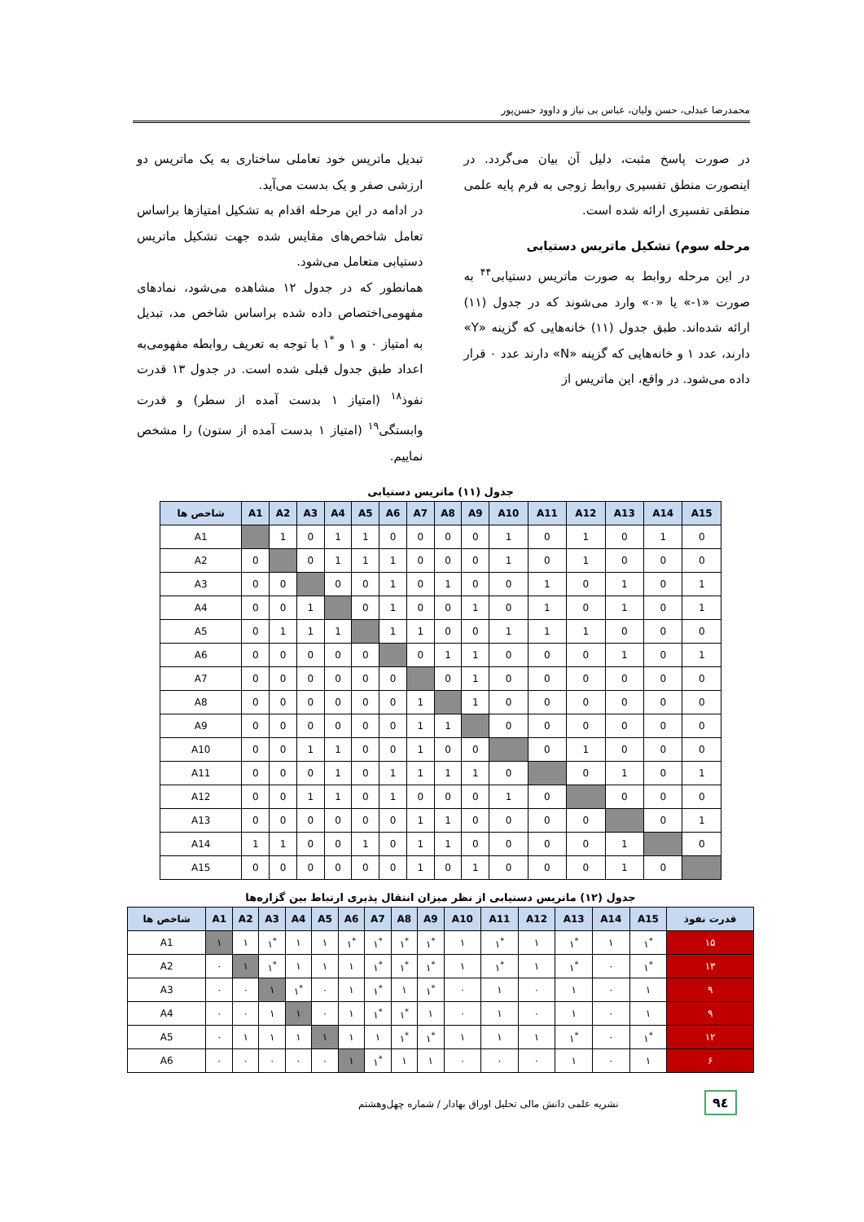محمدرضا عبدلی، حسن ولیان، عباس بی نیاز و داوود حسن‌پور
در صورت پاسخ مثبت، دلیل آن بیان می‌گردد. در اینصورت منطق تفسیری روابط زوجی به فرم پایه علمی منطقی تفسیری ارائه شده است.
مرحله سوم) تشکیل ماتریس دستیابی
در این مرحله روابط به صورت ماتریس دستیابی<sup>۴۴</sup> به صورت «۱-» یا «۰» وارد می‌شوند که در جدول (۱۱) ارائه شده‌اند. طبق جدول (۱۱) خانه‌هایی که گزینه «Y» دارند، عدد ۱ و خانه‌هایی که گزینه «N» دارند عدد ۰ قرار داده می‌شود. در واقع، این ماتریس از
تبدیل ماتریس خود تعاملی ساختاری به یک ماتریس دو ارزشی صفر و یک بدست می‌آید.
در ادامه در این مرحله اقدام به تشکیل امتیازها براساس تعامل شاخص‌های مقایس شده جهت تشکیل ماتریس دستیابی متعامل می‌شود.
همانطور که در جدول ۱۲ مشاهده می‌شود، نمادهای مفهومی‌اختصاص داده شده براساس شاخص مد، تبدیل به امتیاز ۰ و ۱ و <sup>*</sup>۱ با توجه به تعریف روابطه مفهومی‌به اعداد طبق جدول قبلی شده است. در جدول ۱۳ قدرت نفوذ<sup>۱۸</sup> (امتیاز ۱ بدست آمده از سطر) و قدرت وابستگی<sup>۱۹</sup> (امتیاز ۱ بدست آمده از ستون) را مشخص نماییم.
جدول (۱۱) ماتریس دستیابی
| شاخص ها | A1 | A2 | A3 | A4 | A5 | A6 | A7 | A8 | A9 | A10 | A11 | A12 | A13 | A14 | A15 |
| --- | --- | --- | --- | --- | --- | --- | --- | --- | --- | --- | --- | --- | --- | --- | --- |
| A1 | | 1 | 0 | 1 | 1 | 0 | 0 | 0 | 0 | 1 | 0 | 1 | 0 | 1 | 0 |
| A2 | 0 | | 0 | 1 | 1 | 1 | 0 | 0 | 0 | 1 | 0 | 1 | 0 | 0 | 0 |
| A3 | 0 | 0 | | 0 | 0 | 1 | 0 | 1 | 0 | 0 | 1 | 0 | 1 | 0 | 1 |
| A4 | 0 | 0 | 1 | | 0 | 1 | 0 | 0 | 1 | 0 | 1 | 0 | 1 | 0 | 1 |
| A5 | 0 | 1 | 1 | 1 | | 1 | 1 | 0 | 0 | 1 | 1 | 1 | 0 | 0 | 0 |
| A6 | 0 | 0 | 0 | 0 | 0 | | 0 | 1 | 1 | 0 | 0 | 0 | 1 | 0 | 1 |
| A7 | 0 | 0 | 0 | 0 | 0 | 0 | | 0 | 1 | 0 | 0 | 0 | 0 | 0 | 0 |
| A8 | 0 | 0 | 0 | 0 | 0 | 0 | 1 | | 1 | 0 | 0 | 0 | 0 | 0 | 0 |
| A9 | 0 | 0 | 0 | 0 | 0 | 0 | 1 | 1 | | 0 | 0 | 0 | 0 | 0 | 0 |
| A10 | 0 | 0 | 1 | 1 | 0 | 0 | 1 | 0 | 0 | | 0 | 1 | 0 | 0 | 0 |
| A11 | 0 | 0 | 0 | 1 | 0 | 1 | 1 | 1 | 1 | 0 | | 0 | 1 | 0 | 1 |
| A12 | 0 | 0 | 1 | 1 | 0 | 1 | 0 | 0 | 0 | 1 | 0 | | 0 | 0 | 0 |
| A13 | 0 | 0 | 0 | 0 | 0 | 0 | 1 | 1 | 0 | 0 | 0 | 0 | | 0 | 1 |
| A14 | 1 | 1 | 0 | 0 | 1 | 0 | 1 | 1 | 0 | 0 | 0 | 0 | 1 | | 0 |
| A15 | 0 | 0 | 0 | 0 | 0 | 0 | 1 | 0 | 1 | 0 | 0 | 0 | 1 | 0 | |
جدول (۱۲) ماتریس دستیابی از نظر میزان انتقال پذیری ارتباط بین گزاره‌ها
| شاخص ها | A1 | A2 | A3 | A4 | A5 | A6 | A7 | A8 | A9 | A10 | A11 | A12 | A13 | A14 | A15 | قدرت نفوذ |
| --- | --- | --- | --- | --- | --- | --- | --- | --- | --- | --- | --- | --- | --- | --- | --- | --- |
| A1 | ۱ | ۱ | ۱<sup>*</sup> | ۱ | ۱ | ۱<sup>*</sup> | ۱<sup>*</sup> | ۱<sup>*</sup> | ۱<sup>*</sup> | ۱ | ۱<sup>*</sup> | ۱ | ۱<sup>*</sup> | ۱ | ۱<sup>*</sup> | ۱۵ |
| A2 | ۰ | ۱ | ۱<sup>*</sup> | ۱ | ۱ | ۱ | ۱<sup>*</sup> | ۱<sup>*</sup> | ۱<sup>*</sup> | ۱ | ۱<sup>*</sup> | ۱ | ۱<sup>*</sup> | ۰ | ۱<sup>*</sup> | ۱۳ |
| A3 | ۰ | ۰ | ۱ | ۱<sup>*</sup> | ۰ | ۱ | ۱<sup>*</sup> | ۱ | ۱<sup>*</sup> | ۰ | ۱ | ۰ | ۱ | ۰ | ۱ | ۹ |
| A4 | ۰ | ۰ | ۱ | ۱ | ۰ | ۱ | ۱<sup>*</sup> | ۱<sup>*</sup> | ۱ | ۰ | ۱ | ۰ | ۱ | ۰ | ۱ | ۹ |
| A5 | ۰ | ۱ | ۱ | ۱ | ۱ | ۱ | ۱ | ۱<sup>*</sup> | ۱<sup>*</sup> | ۱ | ۱ | ۱ | ۱<sup>*</sup> | ۰ | ۱<sup>*</sup> | ۱۲ |
| A6 | ۰ | ۰ | ۰ | ۰ | ۰ | ۱ | ۱<sup>*</sup> | ۱ | ۱ | ۰ | ۰ | ۰ | ۱ | ۰ | ۱ | ۶ |
۹٤
نشریه علمی دانش مالی تحلیل اوراق بهادار / شماره چهل‌وهشتم